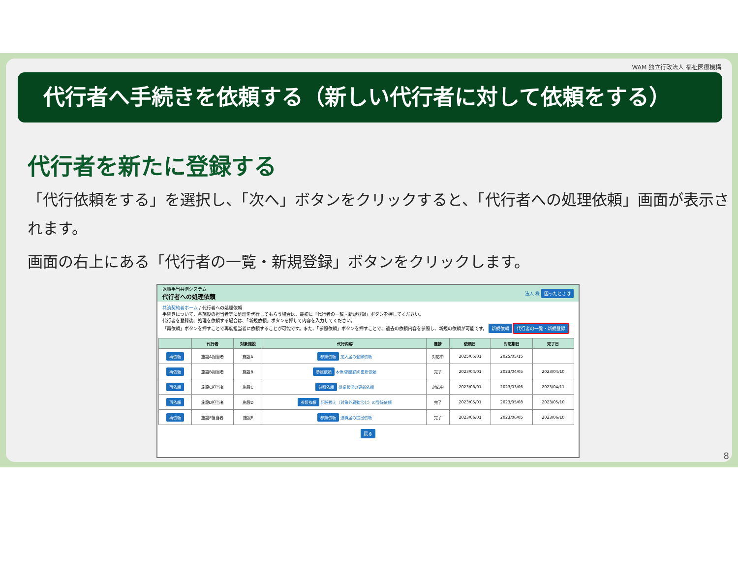WAM 独立行政法人 福祉医療機構
代行者へ手続きを依頼する（新しい代行者に対して依頼をする）
代行者を新たに登録する
「代行依頼をする」を選択し、「次へ」ボタンをクリックすると、「代行者への処理依頼」画面が表示されます。
画面の右上にある「代行者の一覧・新規登録」ボタンをクリックします。
退職手当共済システム
代行者への処理依頼
法人 様 困ったときは
共済契約者ホーム / 代行者への処理依頼
手続きについて、各施設の担当者等に処理を代行してもらう場合は、最初に「代行者の一覧・新規登録」ボタンを押してください。
代行者を登録後、処理を依頼する場合は、「新規依頼」ボタンを押して内容を入力してください。
「再依頼」ボタンを押すことで再度担当者に依頼することが可能です。また、「参照依頼」ボタンを押すことで、過去の依頼内容を参照し、新規の依頼が可能です。 新規依頼 代行者の一覧・新規登録
| | 代行者 | 対象施設 | 代行内容 | 進捗 | 依頼日 | 対応期日 | 完了日 |
| --- | --- | --- | --- | --- | --- | --- | --- |
| 再依頼 | 施設A担当者 | 施設A | 参照依頼 加入届の登録依頼 | 対応中 | 2025/05/01 | 2025/05/15 | |
| 再依頼 | 施設B担当者 | 施設B | 参照依頼 本俸/調整額の更新依頼 | 完了 | 2023/04/01 | 2023/04/05 | 2023/04/10 |
| 再依頼 | 施設C担当者 | 施設C | 参照依頼 従業状況の更新依頼 | 対応中 | 2023/03/01 | 2023/03/06 | 2023/04/11 |
| 再依頼 | 施設D担当者 | 施設D | 参照依頼 記帳換え（対象外異動含む）の登録依頼 | 完了 | 2023/05/01 | 2023/05/08 | 2023/05/10 |
| 再依頼 | 施設E担当者 | 施設E | 参照依頼 退職届の提出依頼 | 完了 | 2023/06/01 | 2023/06/05 | 2023/06/10 |
戻る
8